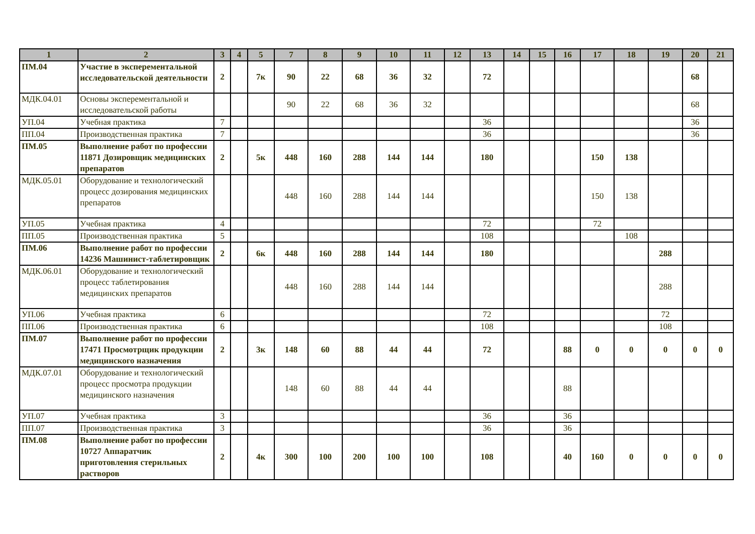| 1 | 2 | 3 | 4 | 5 | 7 | 8 | 9 | 10 | 11 | 12 | 13 | 14 | 15 | 16 | 17 | 18 | 19 | 20 | 21 |
| --- | --- | --- | --- | --- | --- | --- | --- | --- | --- | --- | --- | --- | --- | --- | --- | --- | --- | --- | --- |
| ПМ.04 | Участие в эксперементальной исследовательской деятельности | 2 | | 7к | 90 | 22 | 68 | 36 | 32 | | 72 | | | | | | | 68 | |
| МДК.04.01 | Основы эксперементальной и исследовательской работы | | | | 90 | 22 | 68 | 36 | 32 | | | | | | | | | 68 | |
| УП.04 | Учебная практика | 7 | | | | | | | | | 36 | | | | | | | 36 | |
| ПП.04 | Производственная практика | 7 | | | | | | | | | 36 | | | | | | | 36 | |
| ПМ.05 | Выполнение работ по профессии 11871 Дозировщик медицинских препаратов | 2 | | 5к | 448 | 160 | 288 | 144 | 144 | | 180 | | | | 150 | 138 | | | |
| МДК.05.01 | Оборудование и технологический процесс дозирования медицинских препаратов | | | | 448 | 160 | 288 | 144 | 144 | | | | | | 150 | 138 | | | |
| УП.05 | Учебная практика | 4 | | | | | | | | | 72 | | | | 72 | | | | |
| ПП.05 | Производственная практика | 5 | | | | | | | | | 108 | | | | | 108 | | | |
| ПМ.06 | Выполнение работ по профессии 14236 Машинист-таблетировщик | 2 | | 6к | 448 | 160 | 288 | 144 | 144 | | 180 | | | | | | 288 | | |
| МДК.06.01 | Оборудование и технологический процесс таблетирования медицинских препаратов | | | | 448 | 160 | 288 | 144 | 144 | | | | | | | | 288 | | |
| УП.06 | Учебная практика | 6 | | | | | | | | | 72 | | | | | | 72 | | |
| ПП.06 | Производственная практика | 6 | | | | | | | | | 108 | | | | | | 108 | | |
| ПМ.07 | Выполнение работ по профессии 17471 Просмотрщик продукции медицинского назначения | 2 | | 3к | 148 | 60 | 88 | 44 | 44 | | 72 | | | 88 | 0 | 0 | 0 | 0 | 0 |
| МДК.07.01 | Оборудование и технологический процесс просмотра продукции медицинского назначения | | | | 148 | 60 | 88 | 44 | 44 | | | | | 88 | | | | | |
| УП.07 | Учебная практика | 3 | | | | | | | | | 36 | | | 36 | | | | | |
| ПП.07 | Производственная практика | 3 | | | | | | | | | 36 | | | 36 | | | | | |
| ПМ.08 | Выполнение работ по профессии 10727 Аппаратчик приготовления стерильных растворов | 2 | | 4к | 300 | 100 | 200 | 100 | 100 | | 108 | | | 40 | 160 | 0 | 0 | 0 | 0 |